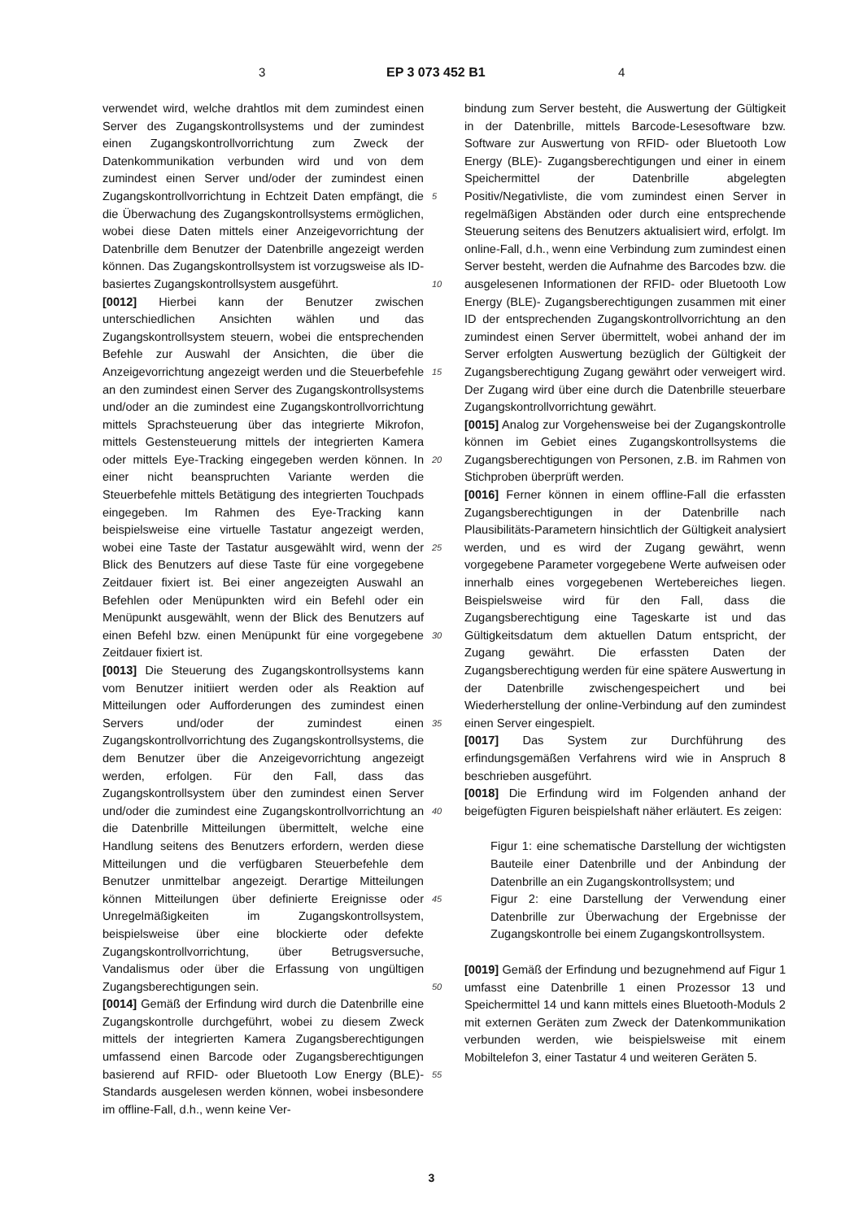3 EP 3 073 452 B1 4
verwendet wird, welche drahtlos mit dem zumindest einen Server des Zugangskontrollsystems und der zumindest einen Zugangskontrollvorrichtung zum Zweck der Datenkommunikation verbunden wird und von dem zumindest einen Server und/oder der zumindest einen Zugangskontrollvorrichtung in Echtzeit Daten empfängt, die die Überwachung des Zugangskontrollsystems ermöglichen, wobei diese Daten mittels einer Anzeigevorrichtung der Datenbrille dem Benutzer der Datenbrille angezeigt werden können. Das Zugangskontrollsystem ist vorzugsweise als ID-basiertes Zugangskontrollsystem ausgeführt.
[0012] Hierbei kann der Benutzer zwischen unterschiedlichen Ansichten wählen und das Zugangskontrollsystem steuern, wobei die entsprechenden Befehle zur Auswahl der Ansichten, die über die Anzeigevorrichtung angezeigt werden und die Steuerbefehle an den zumindest einen Server des Zugangskontrollsystems und/oder an die zumindest eine Zugangskontrollvorrichtung mittels Sprachsteuerung über das integrierte Mikrofon, mittels Gestensteuerung mittels der integrierten Kamera oder mittels Eye-Tracking eingegeben werden können. In einer nicht beanspruchten Variante werden die Steuerbefehle mittels Betätigung des integrierten Touchpads eingegeben. Im Rahmen des Eye-Tracking kann beispielsweise eine virtuelle Tastatur angezeigt werden, wobei eine Taste der Tastatur ausgewählt wird, wenn der Blick des Benutzers auf diese Taste für eine vorgegebene Zeitdauer fixiert ist. Bei einer angezeigten Auswahl an Befehlen oder Menüpunkten wird ein Befehl oder ein Menüpunkt ausgewählt, wenn der Blick des Benutzers auf einen Befehl bzw. einen Menüpunkt für eine vorgegebene Zeitdauer fixiert ist.
[0013] Die Steuerung des Zugangskontrollsystems kann vom Benutzer initiiert werden oder als Reaktion auf Mitteilungen oder Aufforderungen des zumindest einen Servers und/oder der zumindest einen Zugangskontrollvorrichtung des Zugangskontrollsystems, die dem Benutzer über die Anzeigevorrichtung angezeigt werden, erfolgen. Für den Fall, dass das Zugangskontrollsystem über den zumindest einen Server und/oder die zumindest eine Zugangskontrollvorrichtung an die Datenbrille Mitteilungen übermittelt, welche eine Handlung seitens des Benutzers erfordern, werden diese Mitteilungen und die verfügbaren Steuerbefehle dem Benutzer unmittelbar angezeigt. Derartige Mitteilungen können Mitteilungen über definierte Ereignisse oder Unregelmäßigkeiten im Zugangskontrollsystem, beispielsweise über eine blockierte oder defekte Zugangskontrollvorrichtung, über Betrugsversuche, Vandalismus oder über die Erfassung von ungültigen Zugangsberechtigungen sein.
[0014] Gemäß der Erfindung wird durch die Datenbrille eine Zugangskontrolle durchgeführt, wobei zu diesem Zweck mittels der integrierten Kamera Zugangsberechtigungen umfassend einen Barcode oder Zugangsberechtigungen basierend auf RFID- oder Bluetooth Low Energy (BLE)-Standards ausgelesen werden können, wobei insbesondere im offline-Fall, d.h., wenn keine Ver-
5
10
15
20
25
30
35
40
45
50
55
bindung zum Server besteht, die Auswertung der Gültigkeit in der Datenbrille, mittels Barcode-Lesesoftware bzw. Software zur Auswertung von RFID- oder Bluetooth Low Energy (BLE)- Zugangsberechtigungen und einer in einem Speichermittel der Datenbrille abgelegten Positiv/Negativliste, die vom zumindest einen Server in regelmäßigen Abständen oder durch eine entsprechende Steuerung seitens des Benutzers aktualisiert wird, erfolgt. Im online-Fall, d.h., wenn eine Verbindung zum zumindest einen Server besteht, werden die Aufnahme des Barcodes bzw. die ausgelesenen Informationen der RFID- oder Bluetooth Low Energy (BLE)- Zugangsberechtigungen zusammen mit einer ID der entsprechenden Zugangskontrollvorrichtung an den zumindest einen Server übermittelt, wobei anhand der im Server erfolgten Auswertung bezüglich der Gültigkeit der Zugangsberechtigung Zugang gewährt oder verweigert wird. Der Zugang wird über eine durch die Datenbrille steuerbare Zugangskontrollvorrichtung gewährt.
[0015] Analog zur Vorgehensweise bei der Zugangskontrolle können im Gebiet eines Zugangskontrollsystems die Zugangsberechtigungen von Personen, z.B. im Rahmen von Stichproben überprüft werden.
[0016] Ferner können in einem offline-Fall die erfassten Zugangsberechtigungen in der Datenbrille nach Plausibilitäts-Parametern hinsichtlich der Gültigkeit analysiert werden, und es wird der Zugang gewährt, wenn vorgegebene Parameter vorgegebene Werte aufweisen oder innerhalb eines vorgegebenen Wertebereiches liegen. Beispielsweise wird für den Fall, dass die Zugangsberechtigung eine Tageskarte ist und das Gültigkeitsdatum dem aktuellen Datum entspricht, der Zugang gewährt. Die erfassten Daten der Zugangsberechtigung werden für eine spätere Auswertung in der Datenbrille zwischengespeichert und bei Wiederherstellung der online-Verbindung auf den zumindest einen Server eingespielt.
[0017] Das System zur Durchführung des erfindungsgemäßen Verfahrens wird wie in Anspruch 8 beschrieben ausgeführt.
[0018] Die Erfindung wird im Folgenden anhand der beigefügten Figuren beispielshaft näher erläutert. Es zeigen:
Figur 1: eine schematische Darstellung der wichtigsten Bauteile einer Datenbrille und der Anbindung der Datenbrille an ein Zugangskontrollsystem; und
Figur 2: eine Darstellung der Verwendung einer Datenbrille zur Überwachung der Ergebnisse der Zugangskontrolle bei einem Zugangskontrollsystem.
[0019] Gemäß der Erfindung und bezugnehmend auf Figur 1 umfasst eine Datenbrille 1 einen Prozessor 13 und Speichermittel 14 und kann mittels eines Bluetooth-Moduls 2 mit externen Geräten zum Zweck der Datenkommunikation verbunden werden, wie beispielsweise mit einem Mobiltelefon 3, einer Tastatur 4 und weiteren Geräten 5.
3